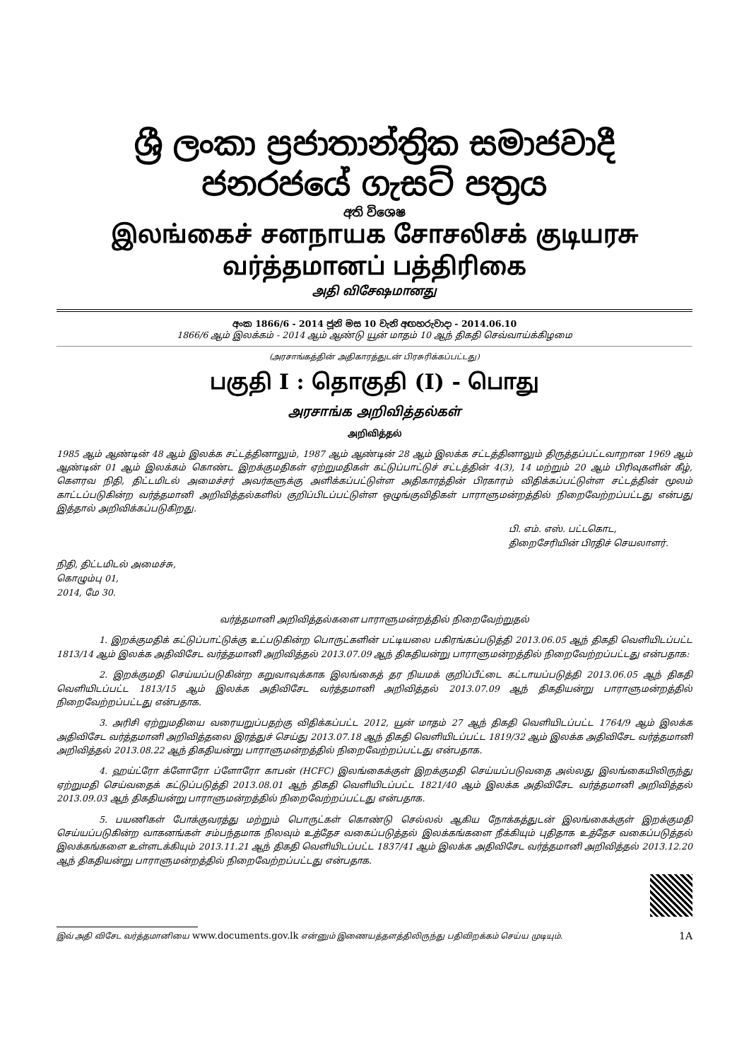ශ්‍රී ලංකා ප්‍රජාතාන්ත්‍රික සමාජවාදී ජනරජයේ ගැසට් පත්‍රය
අති විශෙෂ
இலங்கைச் சனநாயக சோசலிசக் குடியரசு வர்த்தமானப் பத்திரிகை
அதி விசேஷமானது
අංක 1866/6 - 2014 ජූනි මස 10 වැනි අඟහරුවාදා - 2014.06.10
1866/6 ஆம் இலக்கம் - 2014 ஆம் ஆண்டு யூன் மாதம் 10 ஆந் திகதி செவ்வாய்க்கிழமை
(அரசாங்கத்தின் அதிகாரத்துடன் பிரசுரிக்கப்பட்டது)
பகுதி I : தொகுதி (I) - பொது
அரசாங்க அறிவித்தல்கள்
அறிவித்தல்
1985 ஆம் ஆண்டின் 48 ஆம் இலக்க சட்டத்தினாலும், 1987 ஆம் ஆண்டின் 28 ஆம் இலக்க சட்டத்தினாலும் திருத்தப்பட்டவாறான 1969 ஆம் ஆண்டின் 01 ஆம் இலக்கம் கொண்ட இறக்குமதிகள் ஏற்றுமதிகள் கட்டுப்பாட்டுச் சட்டத்தின் 4(3), 14 மற்றும் 20 ஆம் பிரிவுகளின் கீழ், கௌரவ நிதி, திட்டமிடல் அமைச்சர் அவர்களுக்கு அளிக்கப்பட்டுள்ள அதிகாரத்தின் பிரகாரம் விதிக்கப்பட்டுள்ள சட்டத்தின் மூலம் காட்டப்படுகின்ற வர்த்தமானி அறிவித்தல்களில் குறிப்பிடப்பட்டுள்ள ஒழுங்குவிதிகள் பாராளுமன்றத்தில் நிறைவேற்றப்பட்டது என்பது இத்தால் அறிவிக்கப்படுகிறது.
பி. எம். எஸ். பட்டகொட,
திறைசேரியின் பிரதிச் செயலாளர்.
நிதி, திட்டமிடல் அமைச்சு,
கொழும்பு 01,
2014, மே 30.
வர்த்தமானி அறிவித்தல்களை பாராளுமன்றத்தில் நிறைவேற்றுதல்
1. இறக்குமதிக் கட்டுப்பாட்டுக்கு உட்படுகின்ற பொருட்களின் பட்டியலை பகிரங்கப்படுத்தி 2013.06.05 ஆந் திகதி வெளியிடப்பட்ட 1813/14 ஆம் இலக்க அதிவிசேட வர்த்தமானி அறிவித்தல் 2013.07.09 ஆந் திகதியன்று பாராளுமன்றத்தில் நிறைவேற்றப்பட்டது என்பதாக:
2. இறக்குமதி செய்யப்படுகின்ற கறுவாவுக்காக இலங்கைத் தர நியமக் குறிப்பீட்டை கட்டாயப்படுத்தி 2013.06.05 ஆந் திகதி வெளியிடப்பட்ட 1813/15 ஆம் இலக்க அதிவிசேட வர்த்தமானி அறிவித்தல் 2013.07.09 ஆந் திகதியன்று பாராளுமன்றத்தில் நிறைவேற்றப்பட்டது என்பதாக.
3. அரிசி ஏற்றுமதியை வரையறுப்பதற்கு விதிக்கப்பட்ட 2012, யூன் மாதம் 27 ஆந் திகதி வெளியிடப்பட்ட 1764/9 ஆம் இலக்க அதிவிசேட வர்த்தமானி அறிவித்தலை இரத்துச் செய்து 2013.07.18 ஆந் திகதி வெளியிடப்பட்ட 1819/32 ஆம் இலக்க அதிவிசேட வர்த்தமானி அறிவித்தல் 2013.08.22 ஆந் திகதியன்று பாராளுமன்றத்தில் நிறைவேற்றப்பட்டது என்பதாக.
4. ஹய்ட்ரோ க்ளோரோ ப்ளோரோ காபன் (HCFC) இலங்கைக்குள் இறக்குமதி செய்யப்படுவதை அல்லது இலங்கையிலிருந்து ஏற்றுமதி செய்வதைக் கட்டுப்படுத்தி 2013.08.01 ஆந் திகதி வெளியிடப்பட்ட 1821/40 ஆம் இலக்க அதிவிசேட வர்த்தமானி அறிவித்தல் 2013.09.03 ஆந் திகதியன்று பாராளுமன்றத்தில் நிறைவேற்றப்பட்டது என்பதாக.
5. பயணிகள் போக்குவரத்து மற்றும் பொருட்கள் கொண்டு செல்லல் ஆகிய நோக்கத்துடன் இலங்கைக்குள் இறக்குமதி செய்யப்படுகின்ற வாகனங்கள் சம்பந்தமாக நிலவும் உத்தேச வகைப்படுத்தல் இலக்கங்களை நீக்கியும் புதிதாக உத்தேச வகைப்படுத்தல் இலக்கங்களை உள்ளடக்கியும் 2013.11.21 ஆந் திகதி வெளியிடப்பட்ட 1837/41 ஆம் இலக்க அதிவிசேட வர்த்தமானி அறிவித்தல் 2013.12.20 ஆந் திகதியன்று பாராளுமன்றத்தில் நிறைவேற்றப்பட்டது என்பதாக.
இவ் அதி விசேட வர்த்தமானியை www.documents.gov.lk என்னும் இணையத்தளத்திலிருந்து பதிவிறக்கம் செய்ய முடியும். 1A